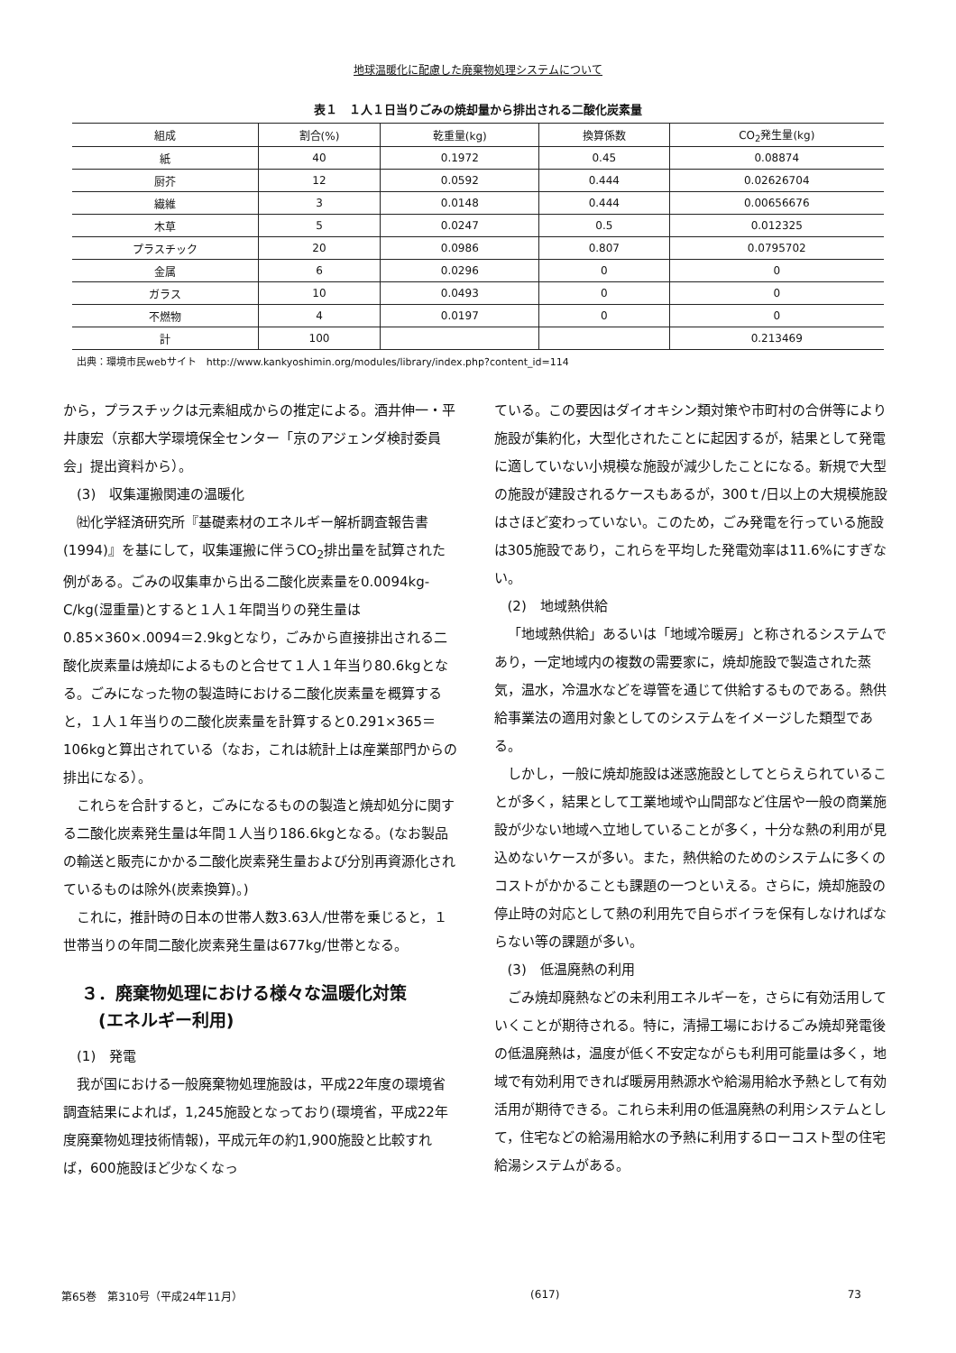地球温暖化に配慮した廃棄物処理システムについて
表１　１人１日当りごみの焼却量から排出される二酸化炭素量
| 組成 | 割合(%) | 乾重量(kg) | 換算係数 | CO<sub>2</sub>発生量(kg) |
| --- | --- | --- | --- | --- |
| 紙 | 40 | 0.1972 | 0.45 | 0.08874 |
| 厨芥 | 12 | 0.0592 | 0.444 | 0.02626704 |
| 繊維 | 3 | 0.0148 | 0.444 | 0.00656676 |
| 木草 | 5 | 0.0247 | 0.5 | 0.012325 |
| プラスチック | 20 | 0.0986 | 0.807 | 0.0795702 |
| 金属 | 6 | 0.0296 | 0 | 0 |
| ガラス | 10 | 0.0493 | 0 | 0 |
| 不燃物 | 4 | 0.0197 | 0 | 0 |
| 計 | 100 | | | 0.213469 |
出典：環境市民webサイト　http://www.kankyoshimin.org/modules/library/index.php?content_id=114
から，プラスチックは元素組成からの推定による。酒井伸一・平井康宏（京都大学環境保全センター「京のアジェンダ検討委員会」提出資料から）。
(3)　収集運搬関連の温暖化
㈳化学経済研究所『基礎素材のエネルギー解析調査報告書(1994)』を基にして，収集運搬に伴うCO<sub>2</sub>排出量を試算された例がある。ごみの収集車から出る二酸化炭素量を0.0094kg-C/kg(湿重量)とすると１人１年間当りの発生量は0.85×360×.0094＝2.9kgとなり，ごみから直接排出される二酸化炭素量は焼却によるものと合せて１人１年当り80.6kgとなる。ごみになった物の製造時における二酸化炭素量を概算すると，１人１年当りの二酸化炭素量を計算すると0.291×365＝106kgと算出されている（なお，これは統計上は産業部門からの排出になる）。
これらを合計すると，ごみになるものの製造と焼却処分に関する二酸化炭素発生量は年間１人当り186.6kgとなる。(なお製品の輸送と販売にかかる二酸化炭素発生量および分別再資源化されているものは除外(炭素換算)。)
これに，推計時の日本の世帯人数3.63人/世帯を乗じると，１世帯当りの年間二酸化炭素発生量は677kg/世帯となる。
３．廃棄物処理における様々な温暖化対策
　(エネルギー利用)
(1)　発電
我が国における一般廃棄物処理施設は，平成22年度の環境省調査結果によれば，1,245施設となっており(環境省，平成22年度廃棄物処理技術情報)，平成元年の約1,900施設と比較すれば，600施設ほど少なくなっ
ている。この要因はダイオキシン類対策や市町村の合併等により施設が集約化，大型化されたことに起因するが，結果として発電に適していない小規模な施設が減少したことになる。新規で大型の施設が建設されるケースもあるが，300ｔ/日以上の大規模施設はさほど変わっていない。このため，ごみ発電を行っている施設は305施設であり，これらを平均した発電効率は11.6%にすぎない。
(2)　地域熱供給
「地域熱供給」あるいは「地域冷暖房」と称されるシステムであり，一定地域内の複数の需要家に，焼却施設で製造された蒸気，温水，冷温水などを導管を通じて供給するものである。熱供給事業法の適用対象としてのシステムをイメージした類型である。
しかし，一般に焼却施設は迷惑施設としてとらえられていることが多く，結果として工業地域や山間部など住居や一般の商業施設が少ない地域へ立地していることが多く，十分な熱の利用が見込めないケースが多い。また，熱供給のためのシステムに多くのコストがかかることも課題の一つといえる。さらに，焼却施設の停止時の対応として熱の利用先で自らボイラを保有しなければならない等の課題が多い。
(3)　低温廃熱の利用
ごみ焼却廃熱などの未利用エネルギーを，さらに有効活用していくことが期待される。特に，清掃工場におけるごみ焼却発電後の低温廃熱は，温度が低く不安定ながらも利用可能量は多く，地域で有効利用できれば暖房用熱源水や給湯用給水予熱として有効活用が期待できる。これら未利用の低温廃熱の利用システムとして，住宅などの給湯用給水の予熱に利用するローコスト型の住宅給湯システムがある。
第65巻　第310号（平成24年11月） (617) 73